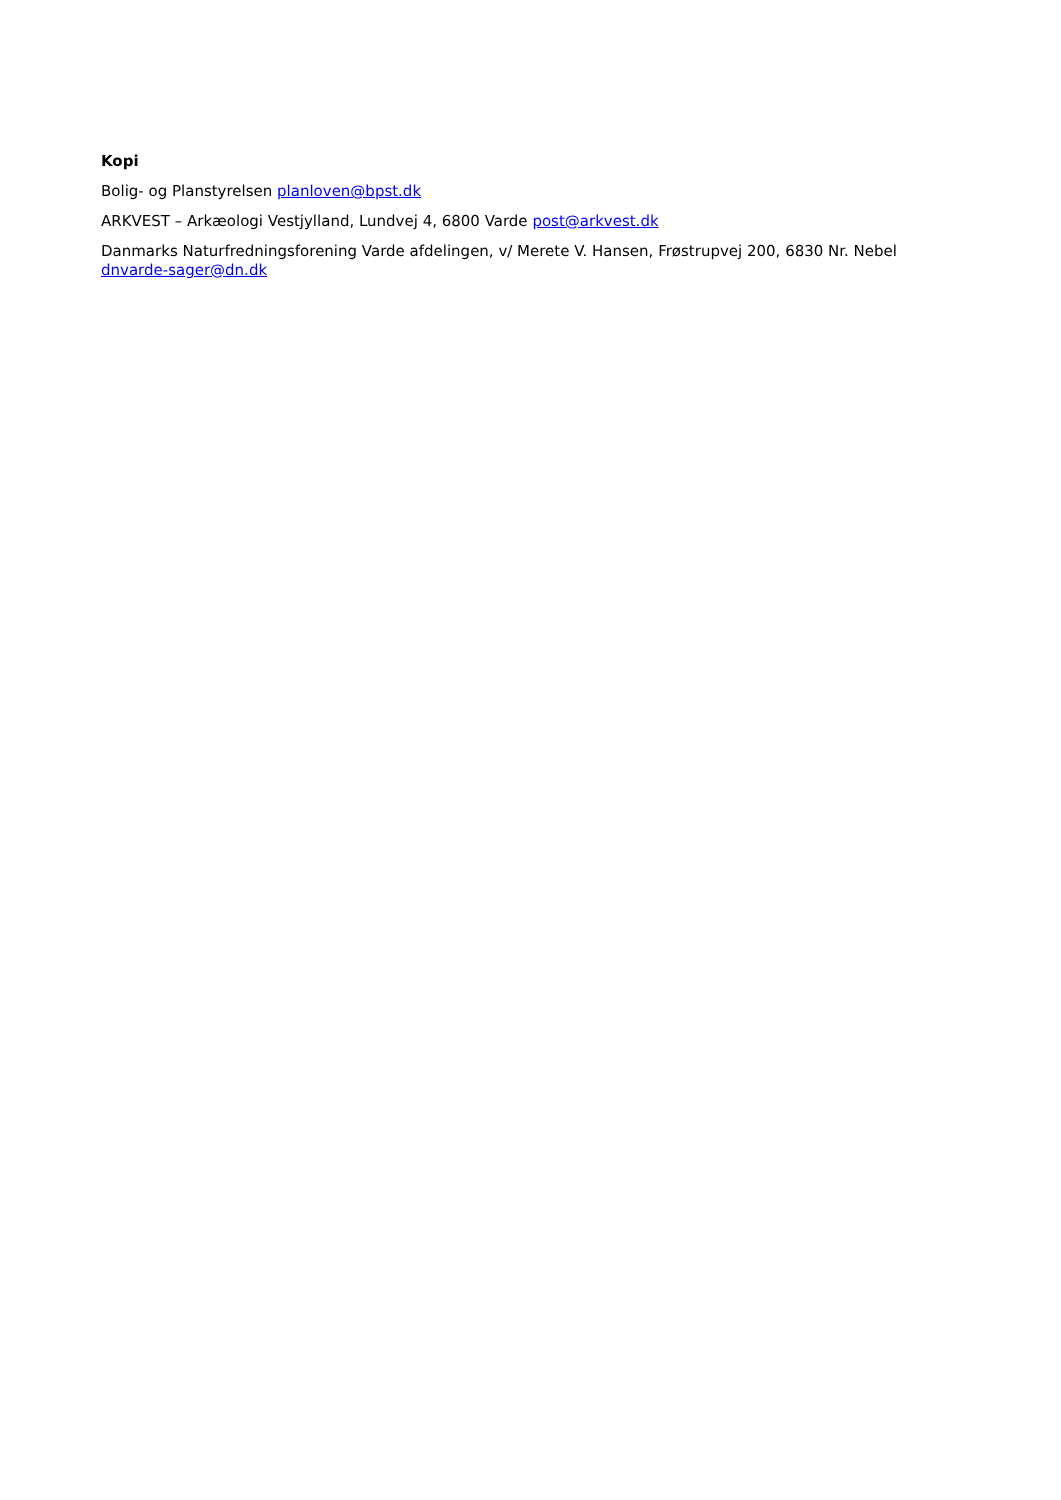Kopi
Bolig- og Planstyrelsen planloven@bpst.dk
ARKVEST – Arkæologi Vestjylland, Lundvej 4, 6800 Varde post@arkvest.dk
Danmarks Naturfredningsforening Varde afdelingen, v/ Merete V. Hansen, Frøstrupvej 200, 6830 Nr. Nebel dnvarde-sager@dn.dk